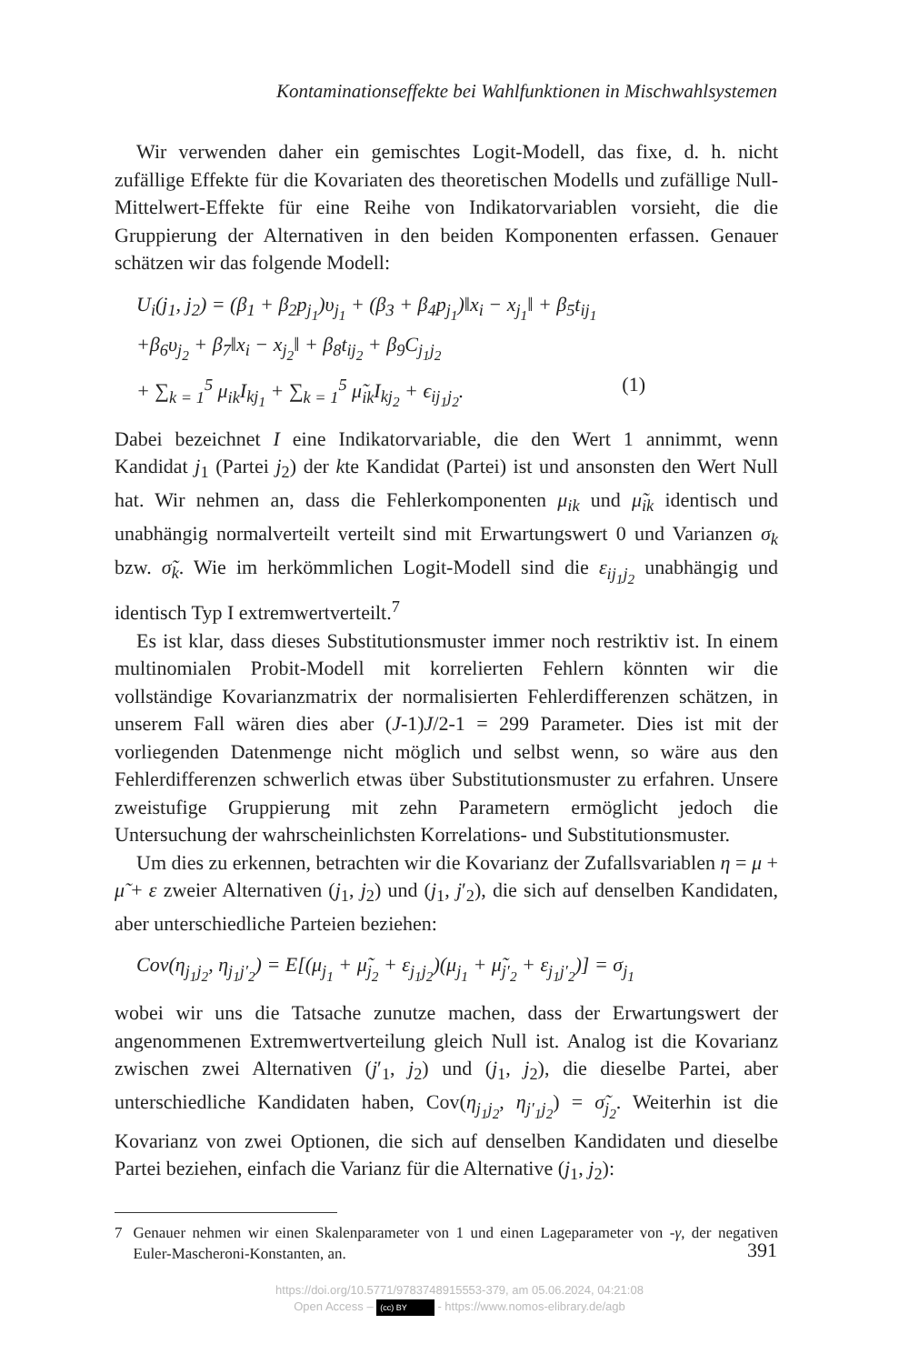Kontaminationseffekte bei Wahlfunktionen in Mischwahlsystemen
Wir verwenden daher ein gemischtes Logit-Modell, das fixe, d. h. nicht zufällige Effekte für die Kovariaten des theoretischen Modells und zufällige Null-Mittelwert-Effekte für eine Reihe von Indikatorvariablen vorsieht, die die Gruppierung der Alternativen in den beiden Komponenten erfassen. Genauer schätzen wir das folgende Modell:
U<sub>i</sub>(j<sub>1</sub>, j<sub>2</sub>) = (β<sub>1</sub> + β<sub>2</sub>p<sub>j<sub>1</sub></sub>)υ<sub>j<sub>1</sub></sub> + (β<sub>3</sub> + β<sub>4</sub>p<sub>j<sub>1</sub></sub>)‖x<sub>i</sub> − x<sub>j<sub>1</sub></sub>‖ + β<sub>5</sub>t<sub>ij<sub>1</sub></sub>
+β<sub>6</sub>υ<sub>j<sub>2</sub></sub> + β<sub>7</sub>‖x<sub>i</sub> − x<sub>j<sub>2</sub></sub>‖ + β<sub>8</sub>t<sub>ij<sub>2</sub></sub> + β<sub>9</sub>C<sub>j<sub>1</sub>j<sub>2</sub></sub>
+ ∑<sub>k = 1</sub><sup>5</sup> μ<sub>ik</sub>I<sub>kj<sub>1</sub></sub> + ∑<sub>k = 1</sub><sup>5</sup> μ̃<sub>ik</sub>I<sub>kj<sub>2</sub></sub> + ϵ<sub>ij<sub>1</sub>j<sub>2</sub></sub>. (1)
Dabei bezeichnet I eine Indikatorvariable, die den Wert 1 annimmt, wenn Kandidat j<sub>1</sub> (Partei j<sub>2</sub>) der kte Kandidat (Partei) ist und ansonsten den Wert Null hat. Wir nehmen an, dass die Fehlerkomponenten μ<sub>ik</sub> und μ̃<sub>ik</sub> identisch und unabhängig normalverteilt verteilt sind mit Erwartungswert 0 und Varianzen σ<sub>k</sub> bzw. σ̃<sub>k</sub>. Wie im herkömmlichen Logit-Modell sind die ε<sub>ij<sub>1</sub>j<sub>2</sub></sub> unabhängig und identisch Typ I extremwertverteilt.<sup>7</sup>
Es ist klar, dass dieses Substitutionsmuster immer noch restriktiv ist. In einem multinomialen Probit-Modell mit korrelierten Fehlern könnten wir die vollständige Kovarianzmatrix der normalisierten Fehlerdifferenzen schätzen, in unserem Fall wären dies aber (J-1)J/2-1 = 299 Parameter. Dies ist mit der vorliegenden Datenmenge nicht möglich und selbst wenn, so wäre aus den Fehlerdifferenzen schwerlich etwas über Substitutionsmuster zu erfahren. Unsere zweistufige Gruppierung mit zehn Parametern ermöglicht jedoch die Untersuchung der wahrscheinlichsten Korrelations- und Substitutionsmuster.
Um dies zu erkennen, betrachten wir die Kovarianz der Zufallsvariablen η = μ + μ̃ + ε zweier Alternativen (j<sub>1</sub>, j<sub>2</sub>) und (j<sub>1</sub>, j′<sub>2</sub>), die sich auf denselben Kandidaten, aber unterschiedliche Parteien beziehen:
Cov(η<sub>j<sub>1</sub>j<sub>2</sub></sub>, η<sub>j<sub>1</sub>j′<sub>2</sub></sub>) = E[(μ<sub>j<sub>1</sub></sub> + μ̃<sub>j<sub>2</sub></sub> + ε<sub>j<sub>1</sub>j<sub>2</sub></sub>)(μ<sub>j<sub>1</sub></sub> + μ̃<sub>j′<sub>2</sub></sub> + ε<sub>j<sub>1</sub>j′<sub>2</sub></sub>)] = σ<sub>j<sub>1</sub></sub>
wobei wir uns die Tatsache zunutze machen, dass der Erwartungswert der angenommenen Extremwertverteilung gleich Null ist. Analog ist die Kovarianz zwischen zwei Alternativen (j′<sub>1</sub>, j<sub>2</sub>) und (j<sub>1</sub>, j<sub>2</sub>), die dieselbe Partei, aber unterschiedliche Kandidaten haben, Cov(η<sub>j<sub>1</sub>j<sub>2</sub></sub>, η<sub>j′<sub>1</sub>j<sub>2</sub></sub>) = σ̃<sub>j<sub>2</sub></sub>. Weiterhin ist die Kovarianz von zwei Optionen, die sich auf denselben Kandidaten und dieselbe Partei beziehen, einfach die Varianz für die Alternative (j<sub>1</sub>, j<sub>2</sub>):
7 Genauer nehmen wir einen Skalenparameter von 1 und einen Lageparameter von -γ, der negativen Euler-Mascheroni-Konstanten, an.
391
https://doi.org/10.5771/9783748915553-379, am 05.06.2024, 04:21:08
Open Access – (cc) BY - https://www.nomos-elibrary.de/agb